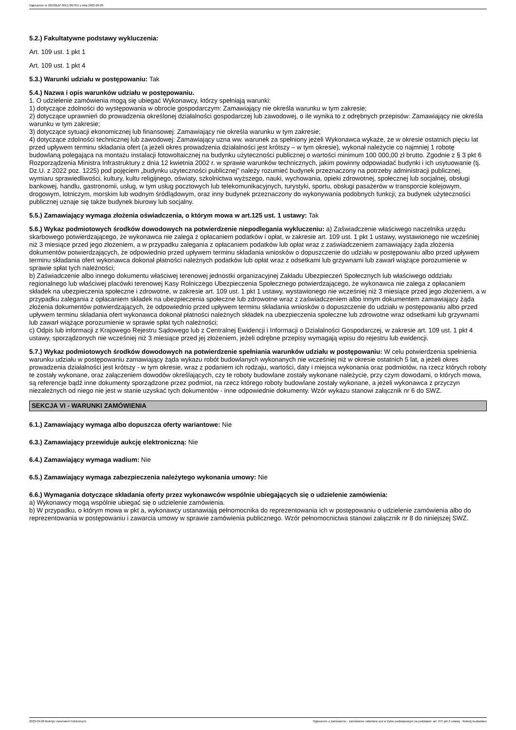Ogłoszenie nr 2023/BZP 00417867/01 z dnia 2023-09-28
5.2.) Fakultatywne podstawy wykluczenia:
Art. 109 ust. 1 pkt 1
Art. 109 ust. 1 pkt 4
5.3.) Warunki udziału w postępowaniu: Tak
5.4.) Nazwa i opis warunków udziału w postępowaniu.
1. O udzielenie zamówienia mogą się ubiegać Wykonawcy, którzy spełniają warunki:
1) dotyczące zdolności do występowania w obrocie gospodarczym: Zamawiający nie określa warunku w tym zakresie;
2) dotyczące uprawnień do prowadzenia określonej działalności gospodarczej lub zawodowej, o ile wynika to z odrębnych przepisów: Zamawiający nie określa warunku w tym zakresie;
3) dotyczące sytuacji ekonomicznej lub finansowej: Zamawiający nie określa warunku w tym zakresie;
4) dotyczące zdolności technicznej lub zawodowej: Zamawiający uzna ww. warunek za spełniony jeżeli Wykonawca wykaże, że w okresie ostatnich pięciu lat przed upływem terminu składania ofert (a jeżeli okres prowadzenia działalności jest krótszy – w tym okresie), wykonał należycie co najmniej 1 robotę budowlaną polegająca na montażu instalacji fotowoltaicznej na budynku użyteczności publicznej o wartości minimum 100 000,00 zł brutto. Zgodnie z § 3 pkt 6 Rozporządzenia Ministra Infrastruktury z dnia 12 kwietnia 2002 r. w sprawie warunków technicznych, jakim powinny odpowiadać budynki i ich usytuowanie (tj. Dz.U. z 2022 poz. 1225) pod pojęciem „budynku użyteczności publicznej” należy rozumieć budynek przeznaczony na potrzeby administracji publicznej, wymiaru sprawiedliwości, kultury, kultu religijnego, oświaty, szkolnictwa wyższego, nauki, wychowania, opieki zdrowotnej, społecznej lub socjalnej, obsługi bankowej, handlu, gastronomii, usług, w tym usług pocztowych lub telekomunikacyjnych, turystyki, sportu, obsługi pasażerów w transporcie kolejowym, drogowym, lotniczym, morskim lub wodnym śródlądowym, oraz inny budynek przeznaczony do wykonywania podobnych funkcji; za budynek użyteczności publicznej uznaje się także budynek biurowy lub socjalny.
5.5.) Zamawiający wymaga złożenia oświadczenia, o którym mowa w art.125 ust. 1 ustawy: Tak
5.6.) Wykaz podmiotowych środków dowodowych na potwierdzenie niepodlegania wykluczeniu: a) Zaświadczenie właściwego naczelnika urzędu skarbowego potwierdzającego, że wykonawca nie zalega z opłacaniem podatków i opłat, w zakresie art. 109 ust. 1 pkt 1 ustawy, wystawionego nie wcześniej niż 3 miesiące przed jego złożeniem, a w przypadku zalegania z opłacaniem podatków lub opłat wraz z zaświadczeniem zamawiający żąda złożenia dokumentów potwierdzających, że odpowiednio przed upływem terminu składania wniosków o dopuszczenie do udziału w postępowaniu albo przed upływem terminu składania ofert wykonawca dokonał płatności należnych podatków lub opłat wraz z odsetkami lub grzywnami lub zawarł wiążące porozumienie w sprawie spłat tych należności;
b) Zaświadczenie albo innego dokumentu właściwej terenowej jednostki organizacyjnej Zakładu Ubezpieczeń Społecznych lub właściwego oddziału regionalnego lub właściwej placówki terenowej Kasy Rolniczego Ubezpieczenia Społecznego potwierdzającego, że wykonawca nie zalega z opłacaniem składek na ubezpieczenia społeczne i zdrowotne, w zakresie art. 109 ust. 1 pkt 1 ustawy, wystawionego nie wcześniej niż 3 miesiące przed jego złożeniem, a w przypadku zalegania z opłacaniem składek na ubezpieczenia społeczne lub zdrowotne wraz z zaświadczeniem albo innym dokumentem zamawiający żąda złożenia dokumentów potwierdzających, że odpowiednio przed upływem terminu składania wniosków o dopuszczenie do udziału w postępowaniu albo przed upływem terminu składania ofert wykonawca dokonał płatności należnych składek na ubezpieczenia społeczne lub zdrowotne wraz odsetkami lub grzywnami lub zawarł wiążące porozumienie w sprawie spłat tych należności;
c) Odpis lub informacji z Krajowego Rejestru Sądowego lub z Centralnej Ewidencji i Informacji o Działalności Gospodarczej, w zakresie art. 109 ust. 1 pkt 4 ustawy, sporządzonych nie wcześniej niż 3 miesiące przed jej złożeniem, jeżeli odrębne przepisy wymagają wpisu do rejestru lub ewidencji.
5.7.) Wykaz podmiotowych środków dowodowych na potwierdzenie spełniania warunków udziału w postępowaniu: W celu potwierdzenia spełnienia warunku udziału w postępowaniu zamawiający żąda wykazu robót budowlanych wykonanych nie wcześniej niż w okresie ostatnich 5 lat, a jeżeli okres prowadzenia działalności jest krótszy - w tym okresie, wraz z podaniem ich rodzaju, wartości, daty i miejsca wykonania oraz podmiotów, na rzecz których roboty te zostały wykonane, oraz załączeniem dowodów określających, czy te roboty budowlane zostały wykonane należycie, przy czym dowodami, o których mowa, są referencje bądź inne dokumenty sporządzone przez podmiot, na rzecz którego roboty budowlane zostały wykonane, a jeżeli wykonawca z przyczyn niezależnych od niego nie jest w stanie uzyskać tych dokumentów - inne odpowiednie dokumenty. Wzór wykazu stanowi załącznik nr 6 do SWZ.
SEKCJA VI - WARUNKI ZAMÓWIENIA
6.1.) Zamawiający wymaga albo dopuszcza oferty wariantowe: Nie
6.3.) Zamawiający przewiduje aukcję elektroniczną: Nie
6.4.) Zamawiający wymaga wadium: Nie
6.5.) Zamawiający wymaga zabezpieczenia należytego wykonania umowy: Nie
6.6.) Wymagania dotyczące składania oferty przez wykonawców wspólnie ubiegających się o udzielenie zamówienia:
a) Wykonawcy mogą wspólnie ubiegać się o udzielenie zamówienia.
b) W przypadku, o którym mowa w pkt a, wykonawcy ustanawiają pełnomocnika do reprezentowania ich w postępowaniu o udzielenie zamówienia albo do reprezentowania w postępowaniu i zawarcia umowy w sprawie zamówienia publicznego. Wzór pełnomocnictwa stanowi załącznik nr 8 do niniejszej SWZ.
2023-09-28 Biuletyn Zamówień Publicznych Ogłoszenie o zamówieniu - Zamówienie udzielane jest w trybie podstawowym na podstawie: art. 275 pkt 2 ustawy - Roboty budowlane